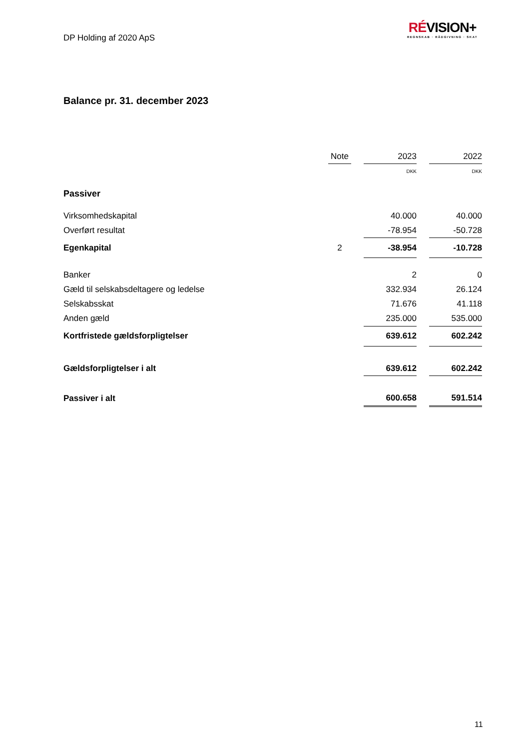DP Holding af 2020 ApS
RÉVISION+
REGNSKAB · RÅDGIVNING · SKAT
Balance pr. 31. december 2023
| | Note | | 2023 | | 2022 |
| --- | --- | --- | --- | --- | --- |
| | | | DKK | | DKK |
| Passiver | | | | | |
| Virksomhedskapital | | | 40.000 | | 40.000 |
| Overført resultat | | | -78.954 | | -50.728 |
| Egenkapital | 2 | | -38.954 | | -10.728 |
| Banker | | | 2 | | 0 |
| Gæld til selskabsdeltagere og ledelse | | | 332.934 | | 26.124 |
| Selskabsskat | | | 71.676 | | 41.118 |
| Anden gæld | | | 235.000 | | 535.000 |
| Kortfristede gældsforpligtelser | | | 639.612 | | 602.242 |
| Gældsforpligtelser i alt | | | 639.612 | | 602.242 |
| Passiver i alt | | | 600.658 | | 591.514 |
11